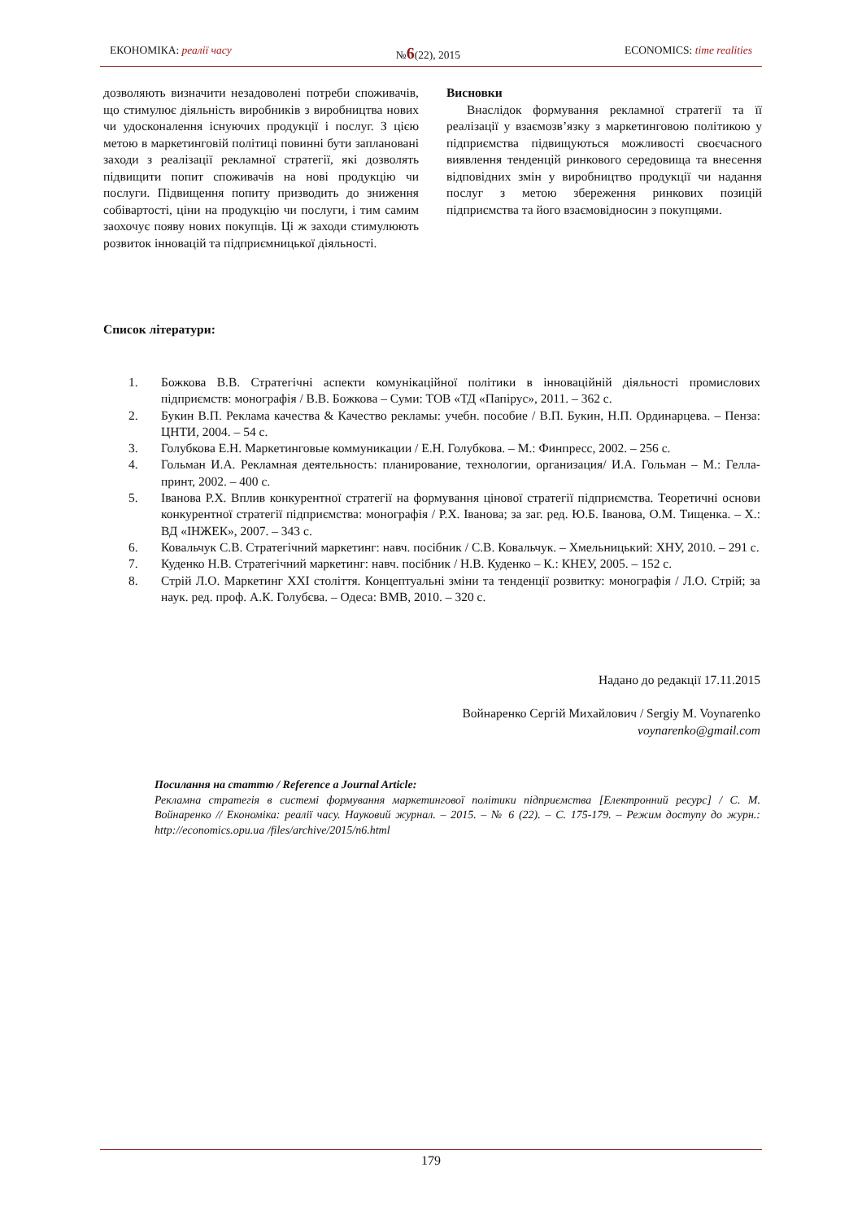ЕКОНОМІКА: реалії часу №6(22), 2015 ECONOMICS: time realities
дозволяють визначити незадоволені потреби споживачів, що стимулює діяльність виробників з виробництва нових чи удосконалення існуючих продукції і послуг. З цією метою в маркетинговій політиці повинні бути заплановані заходи з реалізації рекламної стратегії, які дозволять підвищити попит споживачів на нові продукцію чи послуги. Підвищення попиту призводить до зниження собівартості, ціни на продукцію чи послуги, і тим самим заохочує появу нових покупців. Ці ж заходи стимулюють розвиток інновацій та підприємницької діяльності.
Висновки
Внаслідок формування рекламної стратегії та її реалізації у взаємозв’язку з маркетинговою політикою у підприємства підвищуються можливості своєчасного виявлення тенденцій ринкового середовища та внесення відповідних змін у виробництво продукції чи надання послуг з метою збереження ринкових позицій підприємства та його взаємовідносин з покупцями.
Список літератури:
1. Божкова В.В. Стратегічні аспекти комунікаційної політики в інноваційній діяльності промислових підприємств: монографія / В.В. Божкова – Суми: ТОВ «ТД «Папірус», 2011. – 362 с.
2. Букин В.П. Реклама качества & Качество рекламы: учебн. пособие / В.П. Букин, Н.П. Ординарцева. – Пенза: ЦНТИ, 2004. – 54 с.
3. Голубкова Е.Н. Маркетинговые коммуникации / Е.Н. Голубкова. – М.: Финпресс, 2002. – 256 с.
4. Гольман И.А. Рекламная деятельность: планирование, технологии, организация/ И.А. Гольман – М.: Гелла-принт, 2002. – 400 с.
5. Іванова Р.Х. Вплив конкурентної стратегії на формування цінової стратегії підприємства. Теоретичні основи конкурентної стратегії підприємства: монографія / Р.Х. Іванова; за заг. ред. Ю.Б. Іванова, О.М. Тищенка. – Х.: ВД «ІНЖЕК», 2007. – 343 с.
6. Ковальчук С.В. Стратегічний маркетинг: навч. посібник / С.В. Ковальчук. – Хмельницький: ХНУ, 2010. – 291 с.
7. Куденко Н.В. Стратегічний маркетинг: навч. посібник / Н.В. Куденко – К.: КНЕУ, 2005. – 152 с.
8. Стрій Л.О. Маркетинг XXI століття. Концептуальні зміни та тенденції розвитку: монографія / Л.О. Стрій; за наук. ред. проф. А.К. Голубєва. – Одеса: ВМВ, 2010. – 320 с.
Надано до редакції 17.11.2015
Войнаренко Сергій Михайлович / Sergiy M. Voynarenko
voynarenko@gmail.com
Посилання на статтю / Reference a Journal Article:
Рекламна стратегія в системі формування маркетингової політики підприємства [Електронний ресурс] / С. М. Войнаренко // Економіка: реалії часу. Науковий журнал. – 2015. – № 6 (22). – С. 175-179. – Режим доступу до журн.: http://economics.opu.ua /files/archive/2015/n6.html
179